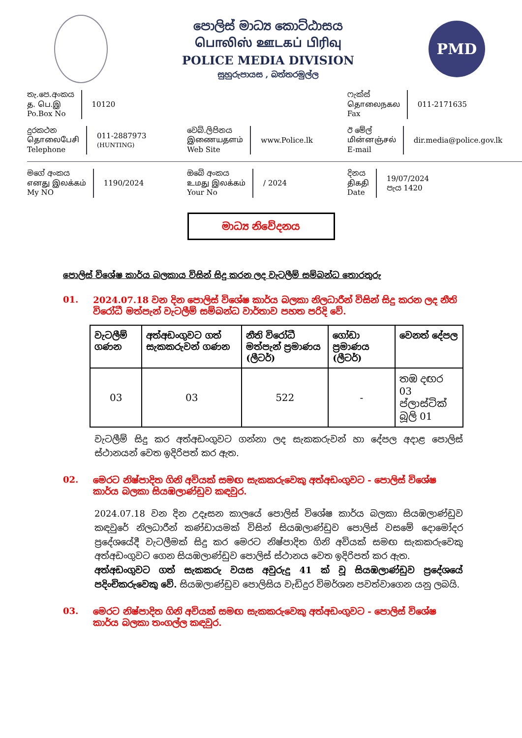පොලිස් මාධ්‍ය කොට්ඨාසය
பொலிஸ் ஊடகப் பிரிவு
POLICE MEDIA DIVISION
සුහුරුපායස , බත්තරමුල්ල
PMD
තැ.පෙ.අංකය
த. பெ.இ
Po.Box No
10120
ෆැක්ස්
தொலைநகல
Fax
011-2171635
දුරකථන
தொலைபேசி
Telephone
011-2887973
(HUNTING)
වෙබ්.ලිපිනය
இணையதளம்
Web Site
www.Police.lk
ඊ මේල්
மின்னஞ்சல்
E-mail
dir.media@police.gov.lk
මගේ අංකය
எனது இலக்கம்
My NO
1190/2024
ඔබේ අංකය
உமது இலக்கம்
Your No
/ 2024
දිනය
திகதி
Date
19/07/2024
පැය 1420
මාධ්‍ය නිවේදනය
පොලිස් විශේෂ කාර්ය බලකාය විසින් සිදු කරන ලද වැටලීම් සම්බන්ධ තොරතුරු
01. 2024.07.18 වන දින පොලිස් විශේෂ කාර්ය බලකා නිලධාරීන් විසින් සිදු කරන ලද නීති විරෝධී මත්පැන් වැටලීම් සම්බන්ධ වාර්තාව පහත පරිදි වේ.
| වැටලීම් ගණන | අත්අඩංගුවට ගත් සැකකරුවන් ගණන | නීති විරෝධී මත්පැන් ප්‍රමාණය (ලීටර්) | ගෝඩා ප්‍රමාණය (ලීටර්) | වෙනත් දේපල |
| --- | --- | --- | --- | --- |
| 03 | 03 | 522 | - | තඹ දඟර 03 ප්ලාස්ටික් බූලි 01 |
වැටලීම් සිදු කර අත්අඩංගුවට ගන්නා ලද සැකකරුවන් හා දේපල අදාළ පොලිස් ස්ථානයන් වෙත ඉදිරිපත් කර ඇත.
02. මෙරට නිෂ්පාදිත ගිනි අවියක් සමඟ සැකකරුවෙකු අත්අඩංගුවට - පොලිස් විශේෂ කාර්ය බලකා සියඹලාණ්ඩුව කඳවුර.
2024.07.18 වන දින උදෑසන කාලයේ පොලිස් විශේෂ කාර්ය බලකා සියඹලාණ්ඩුව කඳවුරේ නිලධාරීන් කණ්ඩායමක් විසින් සියඹලාණ්ඩුව පොලිස් වසමේ දොමෝදර ප්‍රදේශයේදී වැටලීමක් සිදු කර මෙරට නිෂ්පාදිත ගිනි අවියක් සමඟ සැකකරුවෙකු අත්අඩංගුවට ගෙන සියඹලාණ්ඩුව පොලිස් ස්ථානය වෙත ඉදිරිපත් කර ඇත.
අත්අඩංගුවට ගත් සැකකරු වයස අවුරුදු 41 ක් වූ සියඹලාණ්ඩුව ප්‍රදේශයේ පදිංචිකරුවෙකු වේ. සියඹලාණ්ඩුව පොලිසිය වැඩිදුර විමර්ශන පවත්වාගෙන යනු ලබයි.
03. මෙරට නිෂ්පාදිත ගිනි අවියක් සමඟ සැකකරුවෙකු අත්අඩංගුවට - පොලිස් විශේෂ කාර්ය බලකා තංගල්ල කඳවුර.